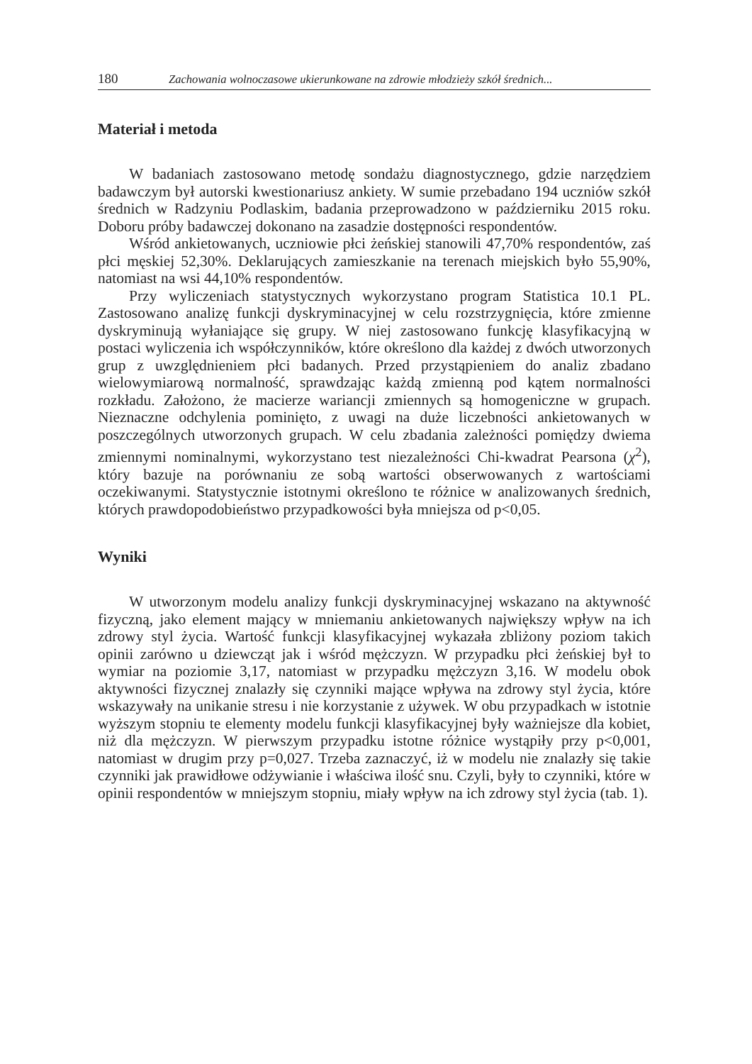180 Zachowania wolnoczasowe ukierunkowane na zdrowie młodzieży szkół średnich...
Materiał i metoda
W badaniach zastosowano metodę sondażu diagnostycznego, gdzie narzędziem badawczym był autorski kwestionariusz ankiety. W sumie przebadano 194 uczniów szkół średnich w Radzyniu Podlaskim, badania przeprowadzono w październiku 2015 roku. Doboru próby badawczej dokonano na zasadzie dostępności respondentów.
Wśród ankietowanych, uczniowie płci żeńskiej stanowili 47,70% respondentów, zaś płci męskiej 52,30%. Deklarujących zamieszkanie na terenach miejskich było 55,90%, natomiast na wsi 44,10% respondentów.
Przy wyliczeniach statystycznych wykorzystano program Statistica 10.1 PL. Zastosowano analizę funkcji dyskryminacyjnej w celu rozstrzygnięcia, które zmienne dyskryminują wyłaniające się grupy. W niej zastosowano funkcję klasyfikacyjną w postaci wyliczenia ich współczynników, które określono dla każdej z dwóch utworzonych grup z uwzględnieniem płci badanych. Przed przystąpieniem do analiz zbadano wielowymiarową normalność, sprawdzając każdą zmienną pod kątem normalności rozkładu. Założono, że macierze wariancji zmiennych są homogeniczne w grupach. Nieznaczne odchylenia pominięto, z uwagi na duże liczebności ankietowanych w poszczególnych utworzonych grupach. W celu zbadania zależności pomiędzy dwiema zmiennymi nominalnymi, wykorzystano test niezależności Chi-kwadrat Pearsona (χ<sup>2</sup>), który bazuje na porównaniu ze sobą wartości obserwowanych z wartościami oczekiwanymi. Statystycznie istotnymi określono te różnice w analizowanych średnich, których prawdopodobieństwo przypadkowości była mniejsza od p<0,05.
Wyniki
W utworzonym modelu analizy funkcji dyskryminacyjnej wskazano na aktywność fizyczną, jako element mający w mniemaniu ankietowanych największy wpływ na ich zdrowy styl życia. Wartość funkcji klasyfikacyjnej wykazała zbliżony poziom takich opinii zarówno u dziewcząt jak i wśród mężczyzn. W przypadku płci żeńskiej był to wymiar na poziomie 3,17, natomiast w przypadku mężczyzn 3,16. W modelu obok aktywności fizycznej znalazły się czynniki mające wpływa na zdrowy styl życia, które wskazywały na unikanie stresu i nie korzystanie z używek. W obu przypadkach w istotnie wyższym stopniu te elementy modelu funkcji klasyfikacyjnej były ważniejsze dla kobiet, niż dla mężczyzn. W pierwszym przypadku istotne różnice wystąpiły przy p<0,001, natomiast w drugim przy p=0,027. Trzeba zaznaczyć, iż w modelu nie znalazły się takie czynniki jak prawidłowe odżywianie i właściwa ilość snu. Czyli, były to czynniki, które w opinii respondentów w mniejszym stopniu, miały wpływ na ich zdrowy styl życia (tab. 1).